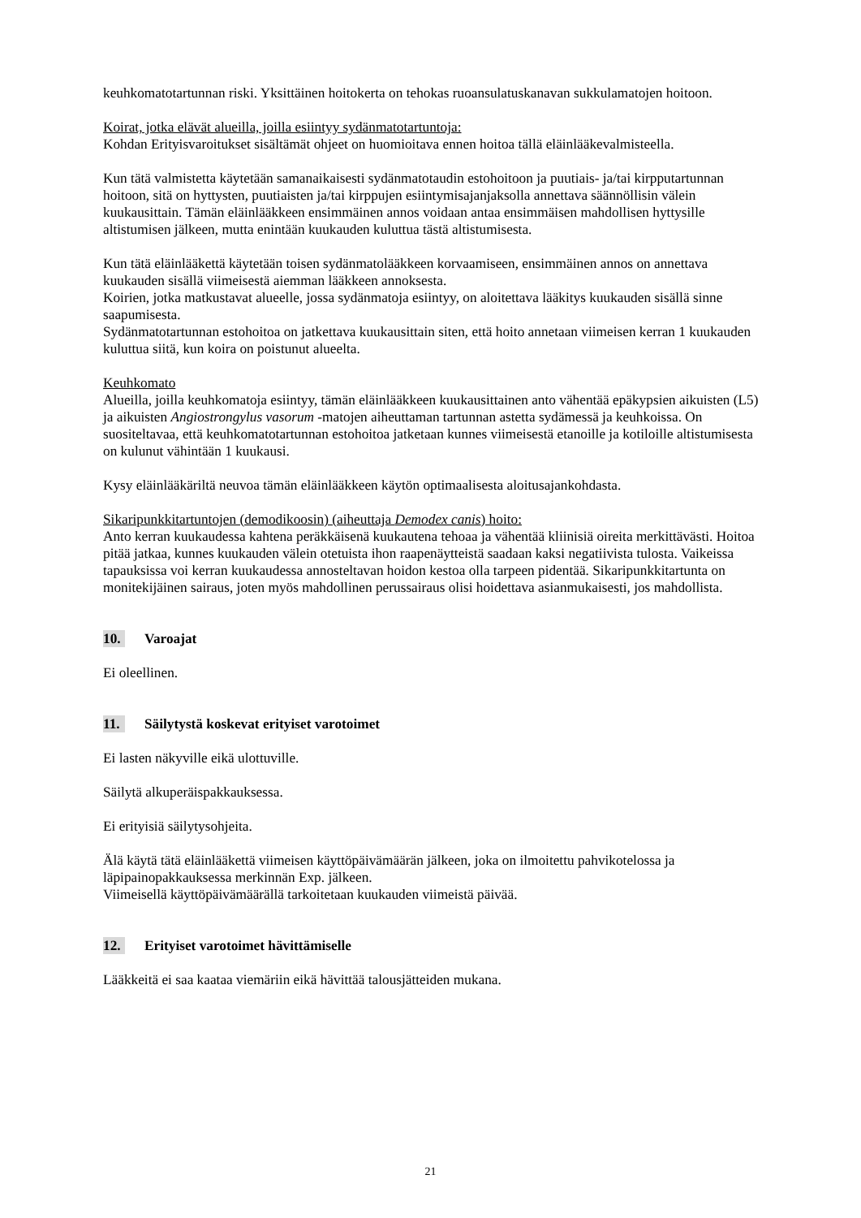keuhkomatotartunnan riski. Yksittäinen hoitokerta on tehokas ruoansulatuskanavan sukkulamatojen hoitoon.
Koirat, jotka elävät alueilla, joilla esiintyy sydänmatotartuntoja:
Kohdan Erityisvaroitukset sisältämät ohjeet on huomioitava ennen hoitoa tällä eläinlääkevalmisteella.
Kun tätä valmistetta käytetään samanaikaisesti sydänmatotaudin estohoitoon ja puutiais- ja/tai kirpputartunnan hoitoon, sitä on hyttysten, puutiaisten ja/tai kirppujen esiintymisajanjaksolla annettava säännöllisin välein kuukausittain. Tämän eläinlääkkeen ensimmäinen annos voidaan antaa ensimmäisen mahdollisen hyttysille altistumisen jälkeen, mutta enintään kuukauden kuluttua tästä altistumisesta.
Kun tätä eläinlääkettä käytetään toisen sydänmatolääkkeen korvaamiseen, ensimmäinen annos on annettava kuukauden sisällä viimeisestä aiemman lääkkeen annoksesta.
Koirien, jotka matkustavat alueelle, jossa sydänmatoja esiintyy, on aloitettava lääkitys kuukauden sisällä sinne saapumisesta.
Sydänmatotartunnan estohoitoa on jatkettava kuukausittain siten, että hoito annetaan viimeisen kerran 1 kuukauden kuluttua siitä, kun koira on poistunut alueelta.
Keuhkomato
Alueilla, joilla keuhkomatoja esiintyy, tämän eläinlääkkeen kuukausittainen anto vähentää epäkypsien aikuisten (L5) ja aikuisten Angiostrongylus vasorum -matojen aiheuttaman tartunnan astetta sydämessä ja keuhkoissa. On suositeltavaa, että keuhkomatotartunnan estohoitoa jatketaan kunnes viimeisestä etanoille ja kotiloille altistumisesta on kulunut vähintään 1 kuukausi.
Kysy eläinlääkäriltä neuvoa tämän eläinlääkkeen käytön optimaalisesta aloitusajankohdasta.
Sikaripunkkitartuntojen (demodikoosin) (aiheuttaja Demodex canis) hoito:
Anto kerran kuukaudessa kahtena peräkkäisenä kuukautena tehoaa ja vähentää kliinisiä oireita merkittävästi. Hoitoa pitää jatkaa, kunnes kuukauden välein otetuista ihon raapenäytteistä saadaan kaksi negatiivista tulosta. Vaikeissa tapauksissa voi kerran kuukaudessa annosteltavan hoidon kestoa olla tarpeen pidentää. Sikaripunkkitartunta on monitekijäinen sairaus, joten myös mahdollinen perussairaus olisi hoidettava asianmukaisesti, jos mahdollista.
10. Varoajat
Ei oleellinen.
11. Säilytystä koskevat erityiset varotoimet
Ei lasten näkyville eikä ulottuville.
Säilytä alkuperäispakkauksessa.
Ei erityisiä säilytysohjeita.
Älä käytä tätä eläinlääkettä viimeisen käyttöpäivämäärän jälkeen, joka on ilmoitettu pahvikotelossa ja läpipainopakkauksessa merkinnän Exp. jälkeen.
Viimeisellä käyttöpäivämäärällä tarkoitetaan kuukauden viimeistä päivää.
12. Erityiset varotoimet hävittämiselle
Lääkkeitä ei saa kaataa viemäriin eikä hävittää talousjätteiden mukana.
21